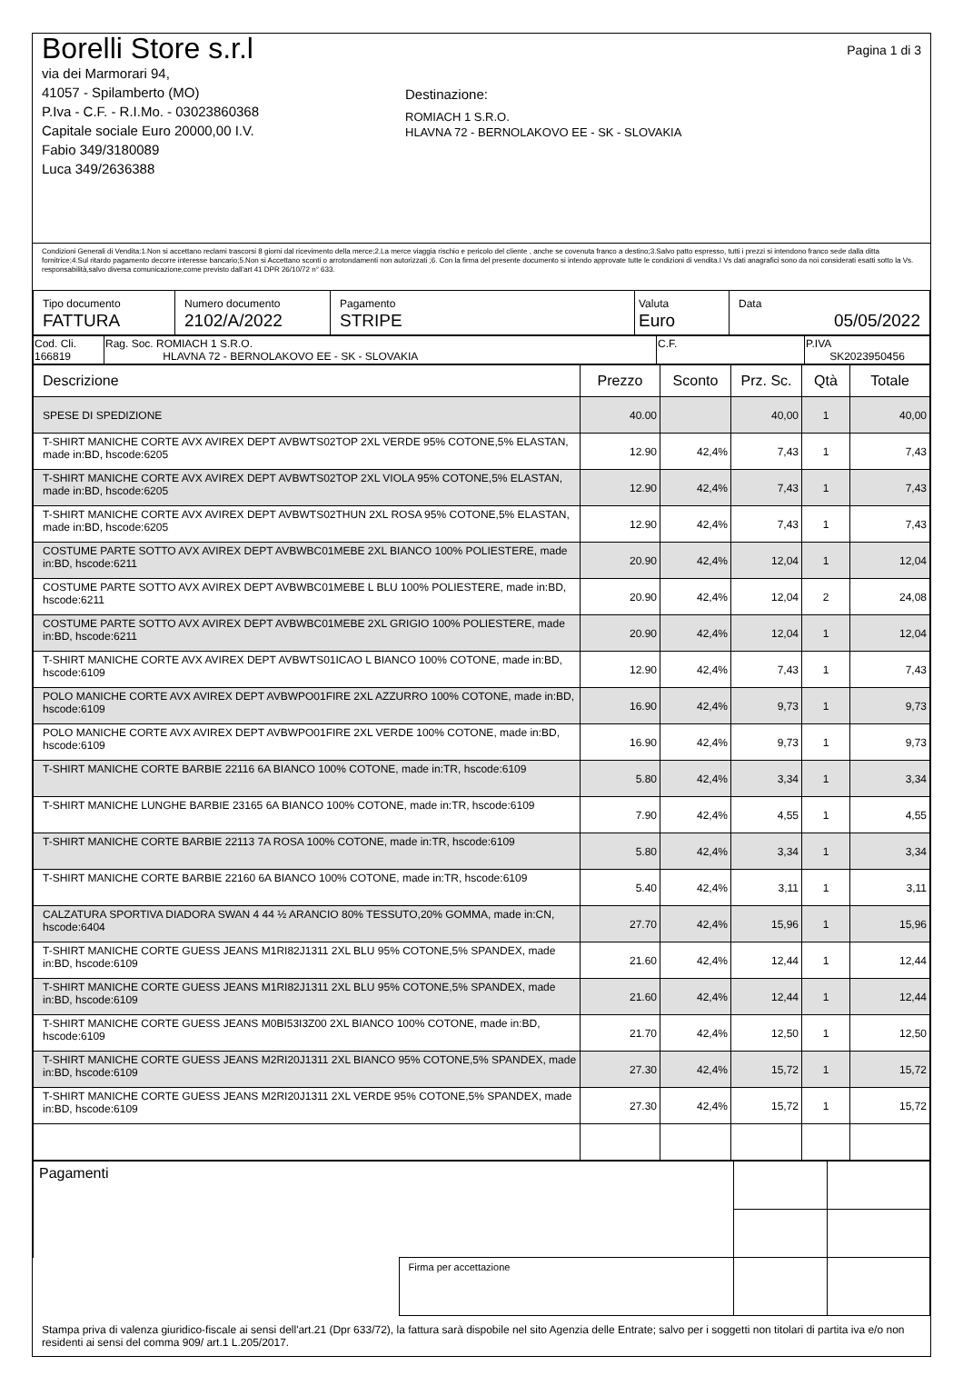Borelli Store s.r.l
via dei Marmorari 94,
41057 - Spilamberto (MO)
P.Iva - C.F. - R.I.Mo. - 03023860368
Capitale sociale Euro 20000,00 I.V.
Fabio 349/3180089
Luca 349/2636388
Destinazione:
ROMIACH 1 S.R.O.
HLAVNA 72 - BERNOLAKOVO EE - SK - SLOVAKIA
Pagina 1 di 3
Condizioni Generali di Vendita:1.Non si accettano reclami trascorsi 8 giorni dal ricevimento della merce;2.La merce viaggia rischio e pericolo del cliente , anche se covenuta franco a destino;3.Salvo patto espresso, tutti i prezzi si intendono franco sede dalla ditta fornitrice;4.Sul ritardo pagamento decorre interesse bancario;5.Non si Accettano sconti o arrotondamenti non autorizzati ;6. Con la firma del presente documento si intendo approvate tutte le condizioni di vendita.I Vs dati anagrafici sono da noi considerati esatti sotto la Vs. responsabilità,salvo diversa comunicazione,come previsto dall'art 41 DPR 26/10/72 n° 633.
| Tipo documento FATTURA | Numero documento 2102/A/2022 | Pagamento STRIPE | Valuta Euro | Data 05/05/2022 |
| Cod. Cli. 166819 | Rag. Soc. ROMIACH 1 S.R.O. HLAVNA 72 - BERNOLAKOVO EE - SK - SLOVAKIA | C.F. | P.IVA SK2023950456 |
| Descrizione | Prezzo | Sconto | Prz. Sc. | Qtà | Totale |
| --- | --- | --- | --- | --- | --- |
| SPESE DI SPEDIZIONE | 40.00 | | 40,00 | 1 | 40,00 |
| T-SHIRT MANICHE CORTE AVX AVIREX DEPT AVBWTS02TOP 2XL VERDE 95% COTONE,5% ELASTAN, made in:BD, hscode:6205 | 12.90 | 42,4% | 7,43 | 1 | 7,43 |
| T-SHIRT MANICHE CORTE AVX AVIREX DEPT AVBWTS02TOP 2XL VIOLA 95% COTONE,5% ELASTAN, made in:BD, hscode:6205 | 12.90 | 42,4% | 7,43 | 1 | 7,43 |
| T-SHIRT MANICHE CORTE AVX AVIREX DEPT AVBWTS02THUN 2XL ROSA 95% COTONE,5% ELASTAN, made in:BD, hscode:6205 | 12.90 | 42,4% | 7,43 | 1 | 7,43 |
| COSTUME PARTE SOTTO AVX AVIREX DEPT AVBWBC01MEBE 2XL BIANCO 100% POLIESTERE, made in:BD, hscode:6211 | 20.90 | 42,4% | 12,04 | 1 | 12,04 |
| COSTUME PARTE SOTTO AVX AVIREX DEPT AVBWBC01MEBE L BLU 100% POLIESTERE, made in:BD, hscode:6211 | 20.90 | 42,4% | 12,04 | 2 | 24,08 |
| COSTUME PARTE SOTTO AVX AVIREX DEPT AVBWBC01MEBE 2XL GRIGIO 100% POLIESTERE, made in:BD, hscode:6211 | 20.90 | 42,4% | 12,04 | 1 | 12,04 |
| T-SHIRT MANICHE CORTE AVX AVIREX DEPT AVBWTS01ICAO L BIANCO 100% COTONE, made in:BD, hscode:6109 | 12.90 | 42,4% | 7,43 | 1 | 7,43 |
| POLO MANICHE CORTE AVX AVIREX DEPT AVBWPO01FIRE 2XL AZZURRO 100% COTONE, made in:BD, hscode:6109 | 16.90 | 42,4% | 9,73 | 1 | 9,73 |
| POLO MANICHE CORTE AVX AVIREX DEPT AVBWPO01FIRE 2XL VERDE 100% COTONE, made in:BD, hscode:6109 | 16.90 | 42,4% | 9,73 | 1 | 9,73 |
| T-SHIRT MANICHE CORTE BARBIE 22116 6A BIANCO 100% COTONE, made in:TR, hscode:6109 | 5.80 | 42,4% | 3,34 | 1 | 3,34 |
| T-SHIRT MANICHE LUNGHE BARBIE 23165 6A BIANCO 100% COTONE, made in:TR, hscode:6109 | 7.90 | 42,4% | 4,55 | 1 | 4,55 |
| T-SHIRT MANICHE CORTE BARBIE 22113 7A ROSA 100% COTONE, made in:TR, hscode:6109 | 5.80 | 42,4% | 3,34 | 1 | 3,34 |
| T-SHIRT MANICHE CORTE BARBIE 22160 6A BIANCO 100% COTONE, made in:TR, hscode:6109 | 5.40 | 42,4% | 3,11 | 1 | 3,11 |
| CALZATURA SPORTIVA DIADORA SWAN 4 44 ½ ARANCIO 80% TESSUTO,20% GOMMA, made in:CN, hscode:6404 | 27.70 | 42,4% | 15,96 | 1 | 15,96 |
| T-SHIRT MANICHE CORTE GUESS JEANS M1RI82J1311 2XL BLU 95% COTONE,5% SPANDEX, made in:BD, hscode:6109 | 21.60 | 42,4% | 12,44 | 1 | 12,44 |
| T-SHIRT MANICHE CORTE GUESS JEANS M1RI82J1311 2XL BLU 95% COTONE,5% SPANDEX, made in:BD, hscode:6109 | 21.60 | 42,4% | 12,44 | 1 | 12,44 |
| T-SHIRT MANICHE CORTE GUESS JEANS M0BI53I3Z00 2XL BIANCO 100% COTONE, made in:BD, hscode:6109 | 21.70 | 42,4% | 12,50 | 1 | 12,50 |
| T-SHIRT MANICHE CORTE GUESS JEANS M2RI20J1311 2XL BIANCO 95% COTONE,5% SPANDEX, made in:BD, hscode:6109 | 27.30 | 42,4% | 15,72 | 1 | 15,72 |
| T-SHIRT MANICHE CORTE GUESS JEANS M2RI20J1311 2XL VERDE 95% COTONE,5% SPANDEX, made in:BD, hscode:6109 | 27.30 | 42,4% | 15,72 | 1 | 15,72 |
| Pagamenti | | | |
| | Firma per accettazione | | |
Stampa priva di valenza giuridico-fiscale ai sensi dell'art.21 (Dpr 633/72), la fattura sarà dispobile nel sito Agenzia delle Entrate; salvo per i soggetti non titolari di partita iva e/o non residenti ai sensi del comma 909/ art.1 L.205/2017.